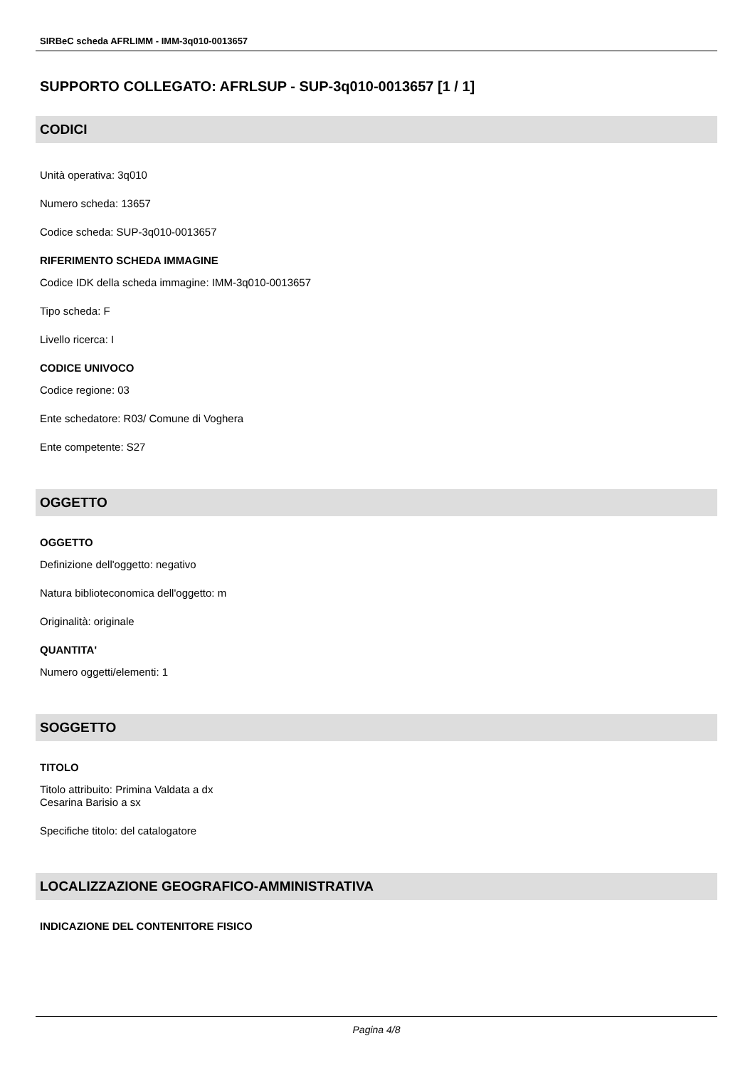SIRBeC scheda AFRLIMM - IMM-3q010-0013657
SUPPORTO COLLEGATO: AFRLSUP - SUP-3q010-0013657 [1 / 1]
CODICI
Unità operativa: 3q010
Numero scheda: 13657
Codice scheda: SUP-3q010-0013657
RIFERIMENTO SCHEDA IMMAGINE
Codice IDK della scheda immagine: IMM-3q010-0013657
Tipo scheda: F
Livello ricerca: I
CODICE UNIVOCO
Codice regione: 03
Ente schedatore: R03/ Comune di Voghera
Ente competente: S27
OGGETTO
OGGETTO
Definizione dell'oggetto: negativo
Natura biblioteconomica dell'oggetto: m
Originalità: originale
QUANTITA'
Numero oggetti/elementi: 1
SOGGETTO
TITOLO
Titolo attribuito: Primina Valdata a dx
Cesarina Barisio a sx
Specifiche titolo: del catalogatore
LOCALIZZAZIONE GEOGRAFICO-AMMINISTRATIVA
INDICAZIONE DEL CONTENITORE FISICO
Pagina 4/8